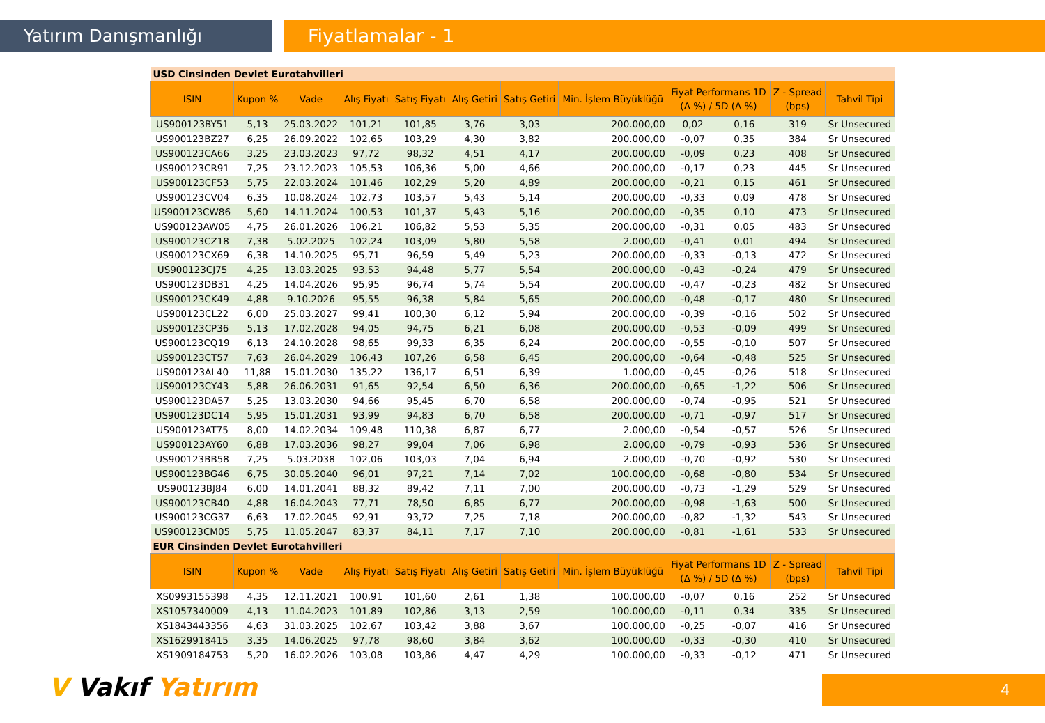Yatırım Danışmanlığı Fiyatlamalar - 1
| USD Cinsinden Devlet Eurotahvilleri | | | | | | | | | | | |
| ISIN | Kupon % | Vade | Alış Fiyatı | Satış Fiyatı | Alış Getiri | Satış Getiri | Min. İşlem Büyüklüğü | Fiyat Performans 1D (Δ %) / 5D (Δ %) | | Z - Spread (bps) | Tahvil Tipi |
| US900123BY51 | 5,13 | 25.03.2022 | 101,21 | 101,85 | 3,76 | 3,03 | 200.000,00 | 0,02 | 0,16 | 319 | Sr Unsecured |
| US900123BZ27 | 6,25 | 26.09.2022 | 102,65 | 103,29 | 4,30 | 3,82 | 200.000,00 | -0,07 | 0,35 | 384 | Sr Unsecured |
| US900123CA66 | 3,25 | 23.03.2023 | 97,72 | 98,32 | 4,51 | 4,17 | 200.000,00 | -0,09 | 0,23 | 408 | Sr Unsecured |
| US900123CR91 | 7,25 | 23.12.2023 | 105,53 | 106,36 | 5,00 | 4,66 | 200.000,00 | -0,17 | 0,23 | 445 | Sr Unsecured |
| US900123CF53 | 5,75 | 22.03.2024 | 101,46 | 102,29 | 5,20 | 4,89 | 200.000,00 | -0,21 | 0,15 | 461 | Sr Unsecured |
| US900123CV04 | 6,35 | 10.08.2024 | 102,73 | 103,57 | 5,43 | 5,14 | 200.000,00 | -0,33 | 0,09 | 478 | Sr Unsecured |
| US900123CW86 | 5,60 | 14.11.2024 | 100,53 | 101,37 | 5,43 | 5,16 | 200.000,00 | -0,35 | 0,10 | 473 | Sr Unsecured |
| US900123AW05 | 4,75 | 26.01.2026 | 106,21 | 106,82 | 5,53 | 5,35 | 200.000,00 | -0,31 | 0,05 | 483 | Sr Unsecured |
| US900123CZ18 | 7,38 | 5.02.2025 | 102,24 | 103,09 | 5,80 | 5,58 | 2.000,00 | -0,41 | 0,01 | 494 | Sr Unsecured |
| US900123CX69 | 6,38 | 14.10.2025 | 95,71 | 96,59 | 5,49 | 5,23 | 200.000,00 | -0,33 | -0,13 | 472 | Sr Unsecured |
| US900123CJ75 | 4,25 | 13.03.2025 | 93,53 | 94,48 | 5,77 | 5,54 | 200.000,00 | -0,43 | -0,24 | 479 | Sr Unsecured |
| US900123DB31 | 4,25 | 14.04.2026 | 95,95 | 96,74 | 5,74 | 5,54 | 200.000,00 | -0,47 | -0,23 | 482 | Sr Unsecured |
| US900123CK49 | 4,88 | 9.10.2026 | 95,55 | 96,38 | 5,84 | 5,65 | 200.000,00 | -0,48 | -0,17 | 480 | Sr Unsecured |
| US900123CL22 | 6,00 | 25.03.2027 | 99,41 | 100,30 | 6,12 | 5,94 | 200.000,00 | -0,39 | -0,16 | 502 | Sr Unsecured |
| US900123CP36 | 5,13 | 17.02.2028 | 94,05 | 94,75 | 6,21 | 6,08 | 200.000,00 | -0,53 | -0,09 | 499 | Sr Unsecured |
| US900123CQ19 | 6,13 | 24.10.2028 | 98,65 | 99,33 | 6,35 | 6,24 | 200.000,00 | -0,55 | -0,10 | 507 | Sr Unsecured |
| US900123CT57 | 7,63 | 26.04.2029 | 106,43 | 107,26 | 6,58 | 6,45 | 200.000,00 | -0,64 | -0,48 | 525 | Sr Unsecured |
| US900123AL40 | 11,88 | 15.01.2030 | 135,22 | 136,17 | 6,51 | 6,39 | 1.000,00 | -0,45 | -0,26 | 518 | Sr Unsecured |
| US900123CY43 | 5,88 | 26.06.2031 | 91,65 | 92,54 | 6,50 | 6,36 | 200.000,00 | -0,65 | -1,22 | 506 | Sr Unsecured |
| US900123DA57 | 5,25 | 13.03.2030 | 94,66 | 95,45 | 6,70 | 6,58 | 200.000,00 | -0,74 | -0,95 | 521 | Sr Unsecured |
| US900123DC14 | 5,95 | 15.01.2031 | 93,99 | 94,83 | 6,70 | 6,58 | 200.000,00 | -0,71 | -0,97 | 517 | Sr Unsecured |
| US900123AT75 | 8,00 | 14.02.2034 | 109,48 | 110,38 | 6,87 | 6,77 | 2.000,00 | -0,54 | -0,57 | 526 | Sr Unsecured |
| US900123AY60 | 6,88 | 17.03.2036 | 98,27 | 99,04 | 7,06 | 6,98 | 2.000,00 | -0,79 | -0,93 | 536 | Sr Unsecured |
| US900123BB58 | 7,25 | 5.03.2038 | 102,06 | 103,03 | 7,04 | 6,94 | 2.000,00 | -0,70 | -0,92 | 530 | Sr Unsecured |
| US900123BG46 | 6,75 | 30.05.2040 | 96,01 | 97,21 | 7,14 | 7,02 | 100.000,00 | -0,68 | -0,80 | 534 | Sr Unsecured |
| US900123BJ84 | 6,00 | 14.01.2041 | 88,32 | 89,42 | 7,11 | 7,00 | 200.000,00 | -0,73 | -1,29 | 529 | Sr Unsecured |
| US900123CB40 | 4,88 | 16.04.2043 | 77,71 | 78,50 | 6,85 | 6,77 | 200.000,00 | -0,98 | -1,63 | 500 | Sr Unsecured |
| US900123CG37 | 6,63 | 17.02.2045 | 92,91 | 93,72 | 7,25 | 7,18 | 200.000,00 | -0,82 | -1,32 | 543 | Sr Unsecured |
| US900123CM05 | 5,75 | 11.05.2047 | 83,37 | 84,11 | 7,17 | 7,10 | 200.000,00 | -0,81 | -1,61 | 533 | Sr Unsecured |
| EUR Cinsinden Devlet Eurotahvilleri | | | | | | | | | | | |
| ISIN | Kupon % | Vade | Alış Fiyatı | Satış Fiyatı | Alış Getiri | Satış Getiri | Min. İşlem Büyüklüğü | Fiyat Performans 1D (Δ %) / 5D (Δ %) | | Z - Spread (bps) | Tahvil Tipi |
| XS0993155398 | 4,35 | 12.11.2021 | 100,91 | 101,60 | 2,61 | 1,38 | 100.000,00 | -0,07 | 0,16 | 252 | Sr Unsecured |
| XS1057340009 | 4,13 | 11.04.2023 | 101,89 | 102,86 | 3,13 | 2,59 | 100.000,00 | -0,11 | 0,34 | 335 | Sr Unsecured |
| XS1843443356 | 4,63 | 31.03.2025 | 102,67 | 103,42 | 3,88 | 3,67 | 100.000,00 | -0,25 | -0,07 | 416 | Sr Unsecured |
| XS1629918415 | 3,35 | 14.06.2025 | 97,78 | 98,60 | 3,84 | 3,62 | 100.000,00 | -0,33 | -0,30 | 410 | Sr Unsecured |
| XS1909184753 | 5,20 | 16.02.2026 | 103,08 | 103,86 | 4,47 | 4,29 | 100.000,00 | -0,33 | -0,12 | 471 | Sr Unsecured |
V Vakıf Yatırım 4